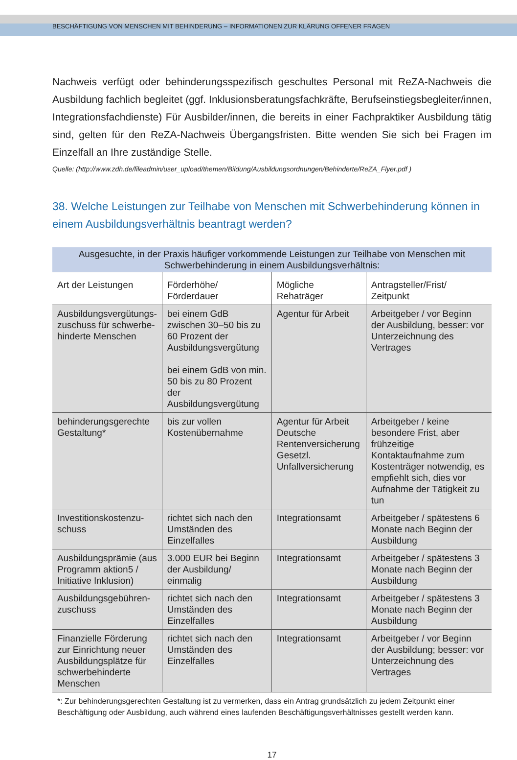BESCHÄFTIGUNG VON MENSCHEN MIT BEHINDERUNG – INFORMATIONEN ZUR KLÄRUNG OFFENER FRAGEN
Nachweis verfügt oder behinderungsspezifisch geschultes Personal mit ReZA-Nachweis die Ausbildung fachlich begleitet (ggf. Inklusionsberatungsfachkräfte, Berufseinstiegsbegleiter/innen, Integrationsfachdienste) Für Ausbilder/innen, die bereits in einer Fachpraktiker Ausbildung tätig sind, gelten für den ReZA-Nachweis Übergangsfristen. Bitte wenden Sie sich bei Fragen im Einzelfall an Ihre zuständige Stelle.
Quelle: (http://www.zdh.de/fileadmin/user_upload/themen/Bildung/Ausbildungsordnungen/Behinderte/ReZA_Flyer.pdf )
38. Welche Leistungen zur Teilhabe von Menschen mit Schwerbehinderung können in einem Ausbildungsverhältnis beantragt werden?
| Ausgesuchte, in der Praxis häufiger vorkommende Leistungen zur Teilhabe von Menschen mit Schwerbehinderung in einem Ausbildungsverhältnis: | | | |
| Art der Leistungen | Förderhöhe/ Förderdauer | Mögliche Rehaträger | Antragsteller/Frist/ Zeitpunkt |
| Ausbildungsvergütungs-zuschuss für schwerbe-hinderte Menschen | bei einem GdB zwischen 30–50 bis zu 60 Prozent der Ausbildungsvergütung bei einem GdB von min. 50 bis zu 80 Prozent der Ausbildungsvergütung | Agentur für Arbeit | Arbeitgeber / vor Beginn der Ausbildung, besser: vor Unterzeichnung des Vertrages |
| behinderungsgerechte Gestaltung* | bis zur vollen Kostenübernahme | Agentur für Arbeit Deutsche Rentenversicherung Gesetzl. Unfallversicherung | Arbeitgeber / keine besondere Frist, aber frühzeitige Kontaktaufnahme zum Kostenträger notwendig, es empfiehlt sich, dies vor Aufnahme der Tätigkeit zu tun |
| Investitionskostenzu-schuss | richtet sich nach den Umständen des Einzelfalles | Integrationsamt | Arbeitgeber / spätestens 6 Monate nach Beginn der Ausbildung |
| Ausbildungsprämie (aus Programm aktion5 / Initiative Inklusion) | 3.000 EUR bei Beginn der Ausbildung/ einmalig | Integrationsamt | Arbeitgeber / spätestens 3 Monate nach Beginn der Ausbildung |
| Ausbildungsgebühren-zuschuss | richtet sich nach den Umständen des Einzelfalles | Integrationsamt | Arbeitgeber / spätestens 3 Monate nach Beginn der Ausbildung |
| Finanzielle Förderung zur Einrichtung neuer Ausbildungsplätze für schwerbehinderte Menschen | richtet sich nach den Umständen des Einzelfalles | Integrationsamt | Arbeitgeber / vor Beginn der Ausbildung; besser: vor Unterzeichnung des Vertrages |
*: Zur behinderungsgerechten Gestaltung ist zu vermerken, dass ein Antrag grundsätzlich zu jedem Zeitpunkt einer Beschäftigung oder Ausbildung, auch während eines laufenden Beschäftigungsverhältnisses gestellt werden kann.
17